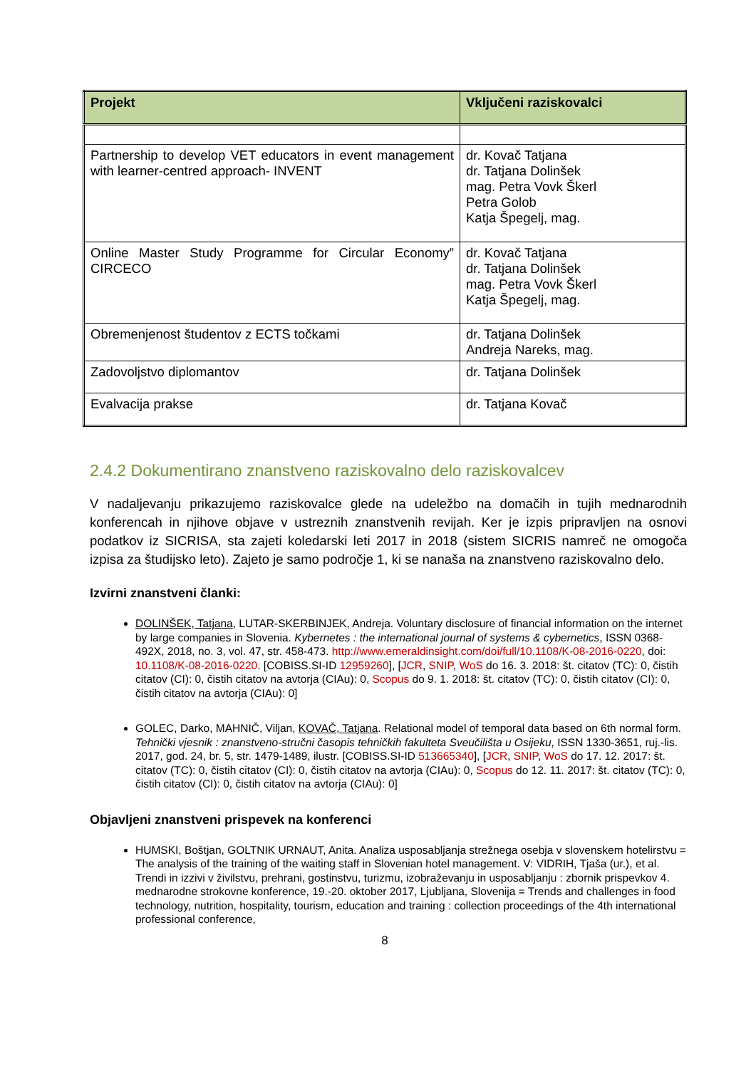| Projekt | Vključeni raziskovalci |
| --- | --- |
| Partnership to develop VET educators in event management with learner-centred approach- INVENT | dr. Kovač Tatjana dr. Tatjana Dolinšek mag. Petra Vovk Škerl Petra Golob Katja Špegelj, mag. |
| Online Master Study Programme for Circular Economy” CIRCECO | dr. Kovač Tatjana dr. Tatjana Dolinšek mag. Petra Vovk Škerl Katja Špegelj, mag. |
| Obremenjenost študentov z ECTS točkami | dr. Tatjana Dolinšek Andreja Nareks, mag. |
| Zadovoljstvo diplomantov | dr. Tatjana Dolinšek |
| Evalvacija prakse | dr. Tatjana Kovač |
2.4.2 Dokumentirano znanstveno raziskovalno delo raziskovalcev
V nadaljevanju prikazujemo raziskovalce glede na udeležbo na domačih in tujih mednarodnih konferencah in njihove objave v ustreznih znanstvenih revijah. Ker je izpis pripravljen na osnovi podatkov iz SICRISA, sta zajeti koledarski leti 2017 in 2018 (sistem SICRIS namreč ne omogoča izpisa za študijsko leto). Zajeto je samo področje 1, ki se nanaša na znanstveno raziskovalno delo.
Izvirni znanstveni članki:
DOLINŠEK, Tatjana, LUTAR-SKERBINJEK, Andreja. Voluntary disclosure of financial information on the internet by large companies in Slovenia. Kybernetes : the international journal of systems & cybernetics, ISSN 0368-492X, 2018, no. 3, vol. 47, str. 458-473. http://www.emeraldinsight.com/doi/full/10.1108/K-08-2016-0220, doi: 10.1108/K-08-2016-0220. [COBISS.SI-ID 12959260], [JCR, SNIP, WoS do 16. 3. 2018: št. citatov (TC): 0, čistih citatov (CI): 0, čistih citatov na avtorja (CIAu): 0, Scopus do 9. 1. 2018: št. citatov (TC): 0, čistih citatov (CI): 0, čistih citatov na avtorja (CIAu): 0]
GOLEC, Darko, MAHNIČ, Viljan, KOVAČ, Tatjana. Relational model of temporal data based on 6th normal form. Tehnički vjesnik : znanstveno-stručni časopis tehničkih fakulteta Sveučilišta u Osijeku, ISSN 1330-3651, ruj.-lis. 2017, god. 24, br. 5, str. 1479-1489, ilustr. [COBISS.SI-ID 513665340], [JCR, SNIP, WoS do 17. 12. 2017: št. citatov (TC): 0, čistih citatov (CI): 0, čistih citatov na avtorja (CIAu): 0, Scopus do 12. 11. 2017: št. citatov (TC): 0, čistih citatov (CI): 0, čistih citatov na avtorja (CIAu): 0]
Objavljeni znanstveni prispevek na konferenci
HUMSKI, Boštjan, GOLTNIK URNAUT, Anita. Analiza usposabljanja strežnega osebja v slovenskem hotelirstvu = The analysis of the training of the waiting staff in Slovenian hotel management. V: VIDRIH, Tjaša (ur.), et al. Trendi in izzivi v živilstvu, prehrani, gostinstvu, turizmu, izobraževanju in usposabljanju : zbornik prispevkov 4. mednarodne strokovne konference, 19.-20. oktober 2017, Ljubljana, Slovenija = Trends and challenges in food technology, nutrition, hospitality, tourism, education and training : collection proceedings of the 4th international professional conference,
8